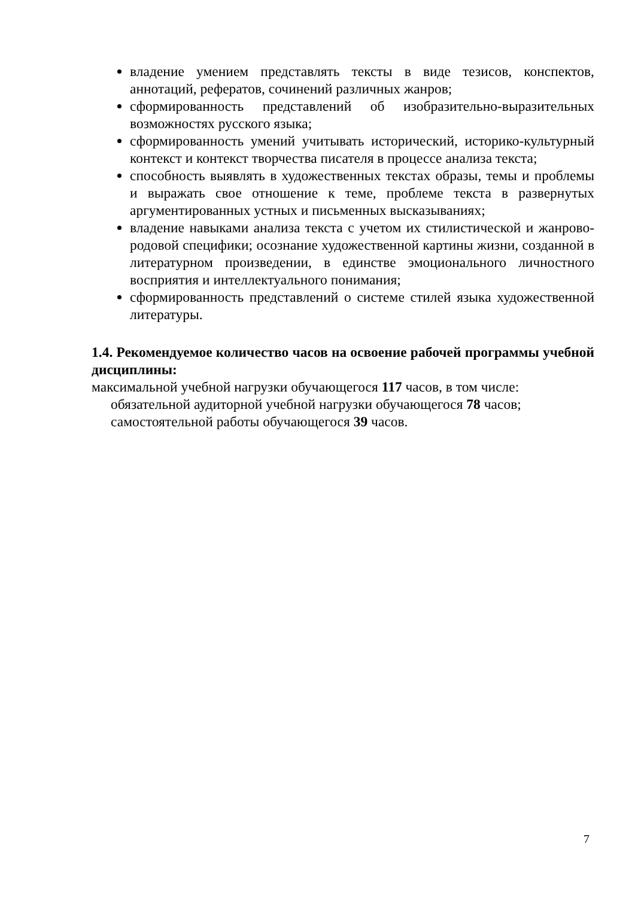владение умением представлять тексты в виде тезисов, конспектов, аннотаций, рефератов, сочинений различных жанров;
сформированность представлений об изобразительно-выразительных возможностях русского языка;
сформированность умений учитывать исторический, историко-культурный контекст и контекст творчества писателя в процессе анализа текста;
способность выявлять в художественных текстах образы, темы и проблемы и выражать свое отношение к теме, проблеме текста в развернутых аргументированных устных и письменных высказываниях;
владение навыками анализа текста с учетом их стилистической и жанрово-родовой специфики; осознание художественной картины жизни, созданной в литературном произведении, в единстве эмоционального личностного восприятия и интеллектуального понимания;
сформированность представлений о системе стилей языка художественной литературы.
1.4. Рекомендуемое количество часов на освоение рабочей программы учебной дисциплины:
максимальной учебной нагрузки обучающегося 117 часов, в том числе:
обязательной аудиторной учебной нагрузки обучающегося 78 часов;
самостоятельной работы обучающегося 39 часов.
7